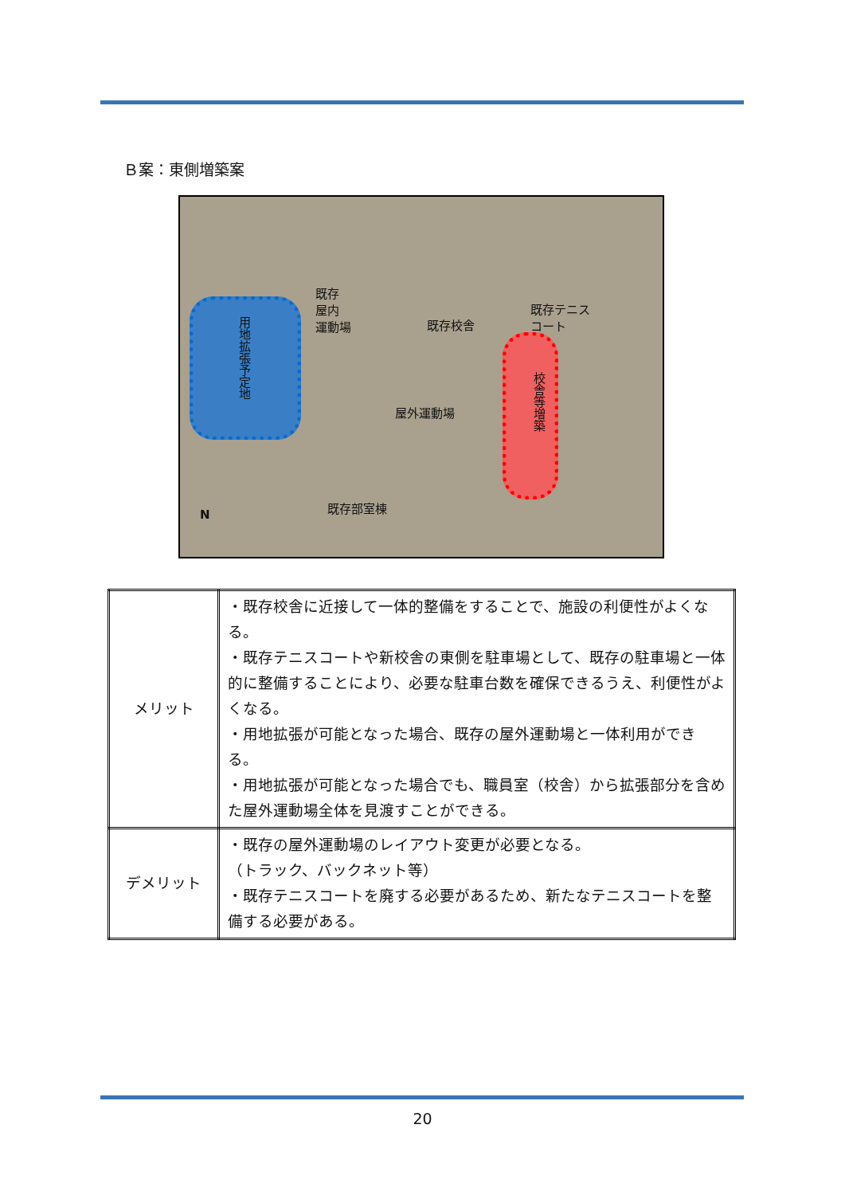Ｂ案：東側増築案
既存
屋内
運動場 既存校舎
既存テニス
コート
用地拡張予定地
屋外運動場
校舎等増築
既存部室棟
N
| メリット | ・既存校舎に近接して一体的整備をすることで、施設の利便性がよくなる。 ・既存テニスコートや新校舎の東側を駐車場として、既存の駐車場と一体的に整備することにより、必要な駐車台数を確保できるうえ、利便性がよくなる。 ・用地拡張が可能となった場合、既存の屋外運動場と一体利用ができる。 ・用地拡張が可能となった場合でも、職員室（校舎）から拡張部分を含めた屋外運動場全体を見渡すことができる。 |
| デメリット | ・既存の屋外運動場のレイアウト変更が必要となる。 （トラック、バックネット等） ・既存テニスコートを廃する必要があるため、新たなテニスコートを整備する必要がある。 |
20